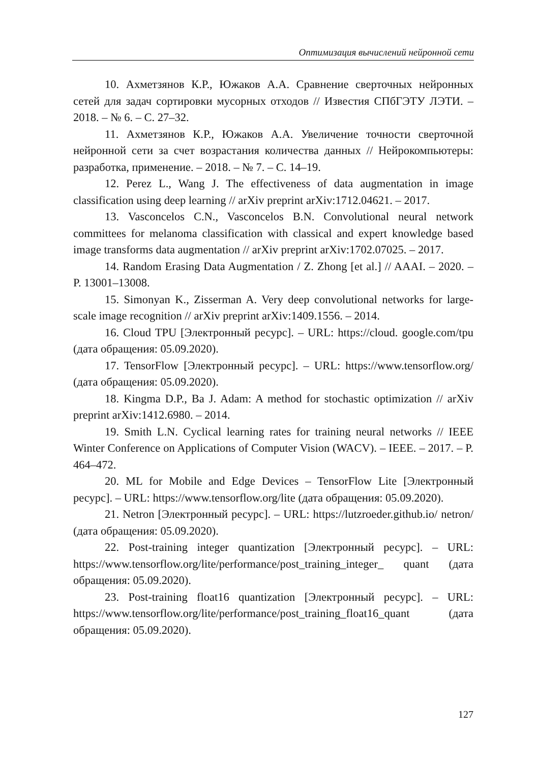Оптимизация вычислений нейронной сети
10. Ахметзянов К.Р., Южаков А.А. Сравнение сверточных нейронных сетей для задач сортировки мусорных отходов // Известия СПбГЭТУ ЛЭТИ. – 2018. – № 6. – С. 27–32.
11. Ахметзянов К.Р., Южаков А.А. Увеличение точности сверточной нейронной сети за счет возрастания количества данных // Нейрокомпьютеры: разработка, применение. – 2018. – № 7. – С. 14–19.
12. Perez L., Wang J. The effectiveness of data augmentation in image classification using deep learning // arXiv preprint arXiv:1712.04621. – 2017.
13. Vasconcelos C.N., Vasconcelos B.N. Convolutional neural network committees for melanoma classification with classical and expert knowledge based image transforms data augmentation // arXiv preprint arXiv:1702.07025. – 2017.
14. Random Erasing Data Augmentation / Z. Zhong [et al.] // AAAI. – 2020. – P. 13001–13008.
15. Simonyan K., Zisserman A. Very deep convolutional networks for large-scale image recognition // arXiv preprint arXiv:1409.1556. – 2014.
16. Cloud TPU [Электронный ресурс]. – URL: https://cloud. google.com/tpu (дата обращения: 05.09.2020).
17. TensorFlow [Электронный ресурс]. – URL: https://www.tensorflow.org/ (дата обращения: 05.09.2020).
18. Kingma D.P., Ba J. Adam: A method for stochastic optimization // arXiv preprint arXiv:1412.6980. – 2014.
19. Smith L.N. Cyclical learning rates for training neural networks // IEEE Winter Conference on Applications of Computer Vision (WACV). – IEEE. – 2017. – P. 464–472.
20. ML for Mobile and Edge Devices – TensorFlow Lite [Электронный ресурс]. – URL: https://www.tensorflow.org/lite (дата обращения: 05.09.2020).
21. Netron [Электронный ресурс]. – URL: https://lutzroeder.github.io/ netron/ (дата обращения: 05.09.2020).
22. Post-training integer quantization [Электронный ресурс]. – URL: https://www.tensorflow.org/lite/performance/post_training_integer_ quant (дата обращения: 05.09.2020).
23. Post-training float16 quantization [Электронный ресурс]. – URL: https://www.tensorflow.org/lite/performance/post_training_float16_quant (дата обращения: 05.09.2020).
127